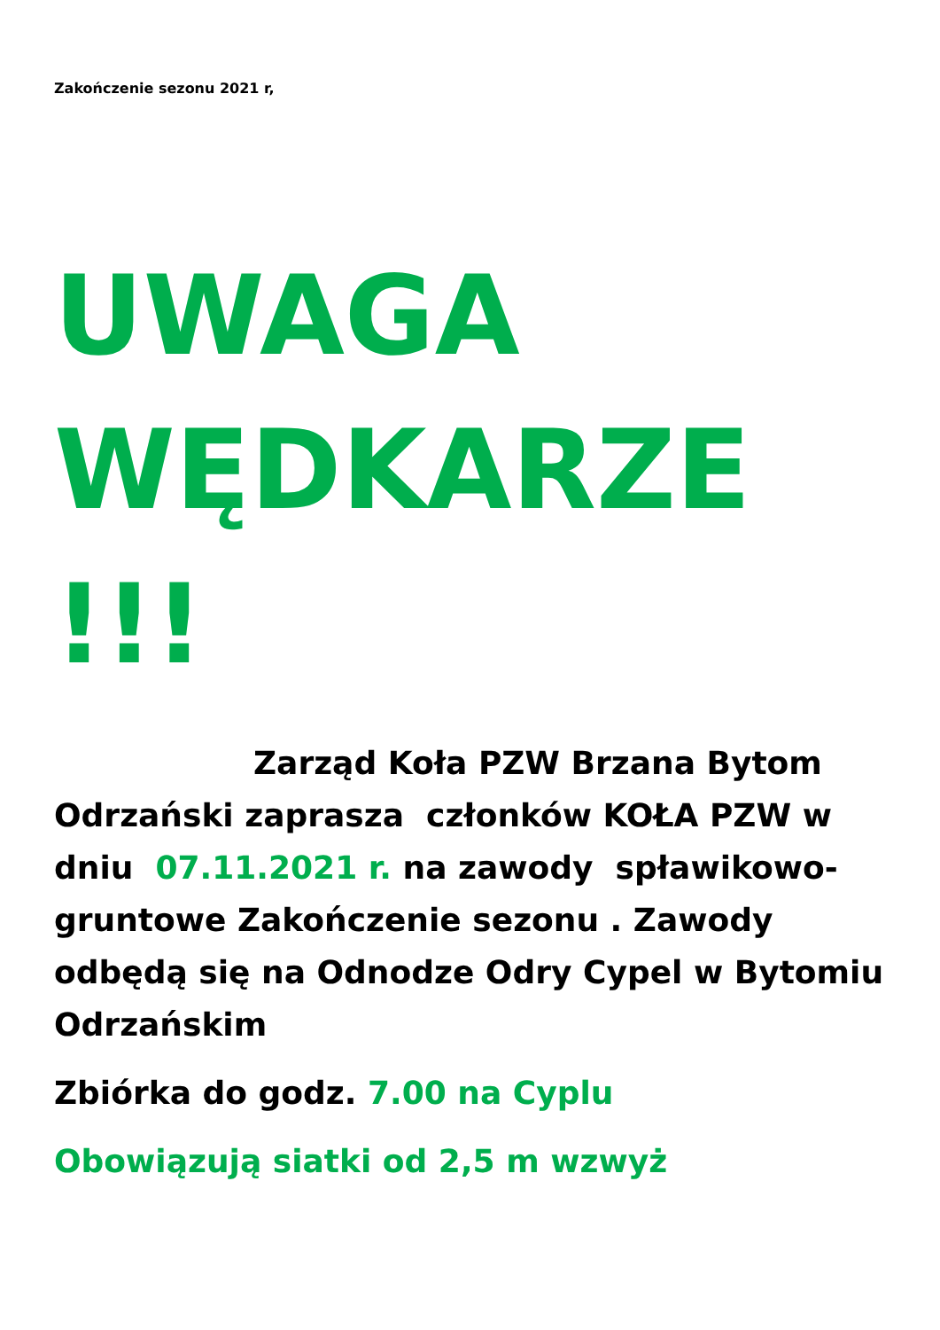Zakończenie sezonu 2021 r,
UWAGA WĘDKARZE !!!
Zarząd Koła PZW Brzana Bytom Odrzański zaprasza członków KOŁA PZW w dniu 07.11.2021 r. na zawody spławikowo-gruntowe Zakończenie sezonu . Zawody odbędą się na Odnodze Odry Cypel w Bytomiu Odrzańskim
Zbiórka do godz. 7.00 na Cyplu
Obowiązują siatki od 2,5 m wzwyż